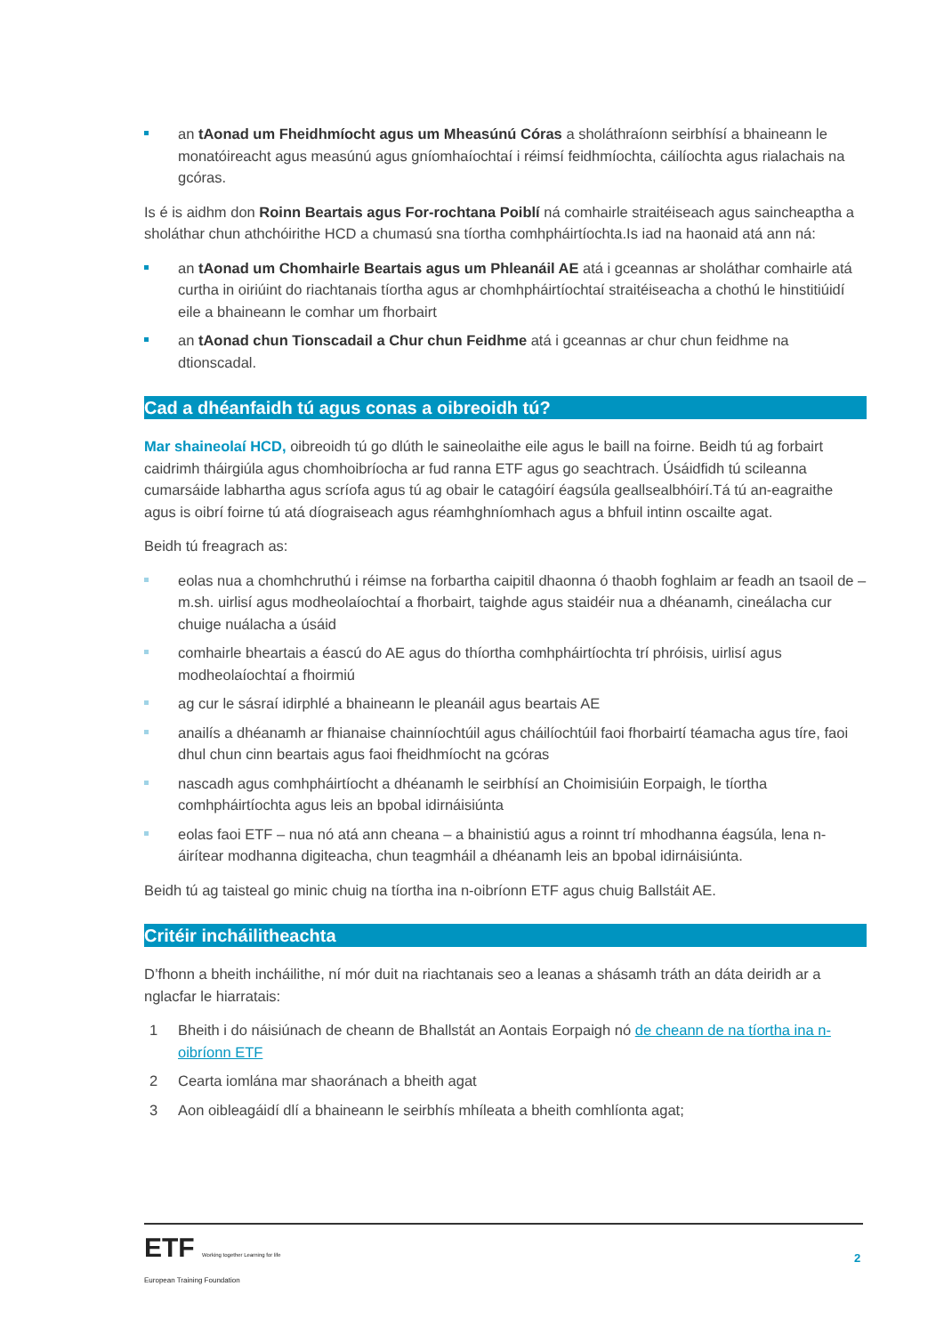an tAonad um Fheidhmíocht agus um Mheasúnú Córas a sholáthraíonn seirbhísí a bhaineann le monatóireacht agus measúnú agus gníomhaíochtaí i réimsí feidhmíochta, cáilíochta agus rialachais na gcóras.
Is é is aidhm don Roinn Beartais agus For-rochtana Poiblí ná comhairle straitéiseach agus saincheaptha a sholáthar chun athchóirithe HCD a chumasú sna tíortha comhpháirtíochta.Is iad na haonaid atá ann ná:
an tAonad um Chomhairle Beartais agus um Phleanáil AE atá i gceannas ar sholáthar comhairle atá curtha in oiriúint do riachtanais tíortha agus ar chomhpháirtíochtaí straitéiseacha a chothú le hinstitiúidí eile a bhaineann le comhar um fhorbairt
an tAonad chun Tionscadail a Chur chun Feidhme atá i gceannas ar chur chun feidhme na dtionscadal.
Cad a dhéanfaidh tú agus conas a oibreoidh tú?
Mar shaineolaí HCD, oibreoidh tú go dlúth le saineolaithe eile agus le baill na foirne. Beidh tú ag forbairt caidrimh tháirgiúla agus chomhoibríocha ar fud ranna ETF agus go seachtrach. Úsáidfidh tú scileanna cumarsáide labhartha agus scríofa agus tú ag obair le catagóirí éagsúla geallsealbhóirí.Tá tú an-eagraithe agus is oibrí foirne tú atá díograiseach agus réamhghníomhach agus a bhfuil intinn oscailte agat.
Beidh tú freagrach as:
eolas nua a chomhchruthú i réimse na forbartha caipitil dhaonna ó thaobh foghlaim ar feadh an tsaoil de – m.sh. uirlisí agus modheolaíochtaí a fhorbairt, taighde agus staidéir nua a dhéanamh, cineálacha cur chuige nuálacha a úsáid
comhairle bheartais a éascú do AE agus do thíortha comhpháirtíochta trí phróisis, uirlisí agus modheolaíochtaí a fhoirmiú
ag cur le sásraí idirphlé a bhaineann le pleanáil agus beartais AE
anailís a dhéanamh ar fhianaise chainníochtúil agus cháilíochtúil faoi fhorbairtí téamacha agus tíre, faoi dhul chun cinn beartais agus faoi fheidhmíocht na gcóras
nascadh agus comhpháirtíocht a dhéanamh le seirbhísí an Choimisiúin Eorpaigh, le tíortha comhpháirtíochta agus leis an bpobal idirnáisiúnta
eolas faoi ETF – nua nó atá ann cheana – a bhainistiú agus a roinnt trí mhodhanna éagsúla, lena n-áirítear modhanna digiteacha, chun teagmháil a dhéanamh leis an bpobal idirnáisiúnta.
Beidh tú ag taisteal go minic chuig na tíortha ina n-oibríonn ETF agus chuig Ballstáit AE.
Critéir incháilitheachta
D’fhonn a bheith incháilithe, ní mór duit na riachtanais seo a leanas a shásamh tráth an dáta deiridh ar a nglacfar le hiarratais:
1 Bheith i do náisiúnach de cheann de Bhallstát an Aontais Eorpaigh nó de cheann de na tíortha ina n-oibríonn ETF
2 Cearta iomlána mar shaoránach a bheith agat
3 Aon oibleagáidí dlí a bhaineann le seirbhís mhíleata a bheith comhlíonta agat;
ETF Working together Learning for life
European Training Foundation
2